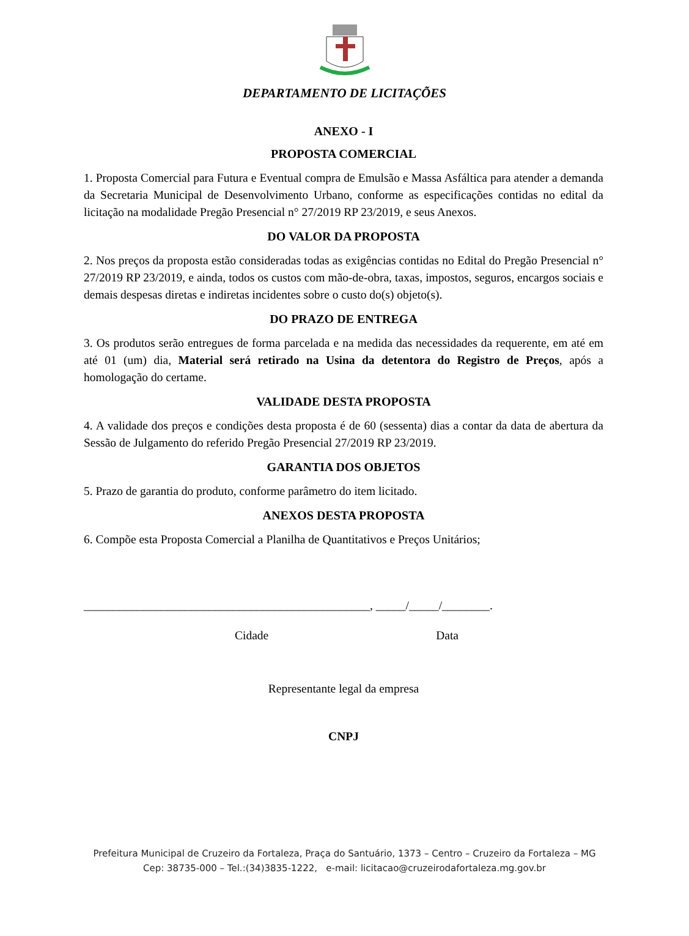DEPARTAMENTO DE LICITAÇÕES
ANEXO - I
PROPOSTA COMERCIAL
1. Proposta Comercial para Futura e Eventual compra de Emulsão e Massa Asfáltica para atender a demanda da Secretaria Municipal de Desenvolvimento Urbano, conforme as especificações contidas no edital da licitação na modalidade Pregão Presencial n° 27/2019 RP 23/2019, e seus Anexos.
DO VALOR DA PROPOSTA
2. Nos preços da proposta estão consideradas todas as exigências contidas no Edital do Pregão Presencial n° 27/2019 RP 23/2019, e ainda, todos os custos com mão-de-obra, taxas, impostos, seguros, encargos sociais e demais despesas diretas e indiretas incidentes sobre o custo do(s) objeto(s).
DO PRAZO DE ENTREGA
3. Os produtos serão entregues de forma parcelada e na medida das necessidades da requerente, em até em até 01 (um) dia, Material será retirado na Usina da detentora do Registro de Preços, após a homologação do certame.
VALIDADE DESTA PROPOSTA
4. A validade dos preços e condições desta proposta é de 60 (sessenta) dias a contar da data de abertura da Sessão de Julgamento do referido Pregão Presencial 27/2019 RP 23/2019.
GARANTIA DOS OBJETOS
5. Prazo de garantia do produto, conforme parâmetro do item licitado.
ANEXOS DESTA PROPOSTA
6. Compõe esta Proposta Comercial a Planilha de Quantitativos e Preços Unitários;
________________________________________________, _____/_____/________.
Cidade Data
Representante legal da empresa
CNPJ
Prefeitura Municipal de Cruzeiro da Fortaleza, Praça do Santuário, 1373 – Centro – Cruzeiro da Fortaleza – MG
Cep: 38735-000 – Tel.:(34)3835-1222, e-mail: licitacao@cruzeirodafortaleza.mg.gov.br